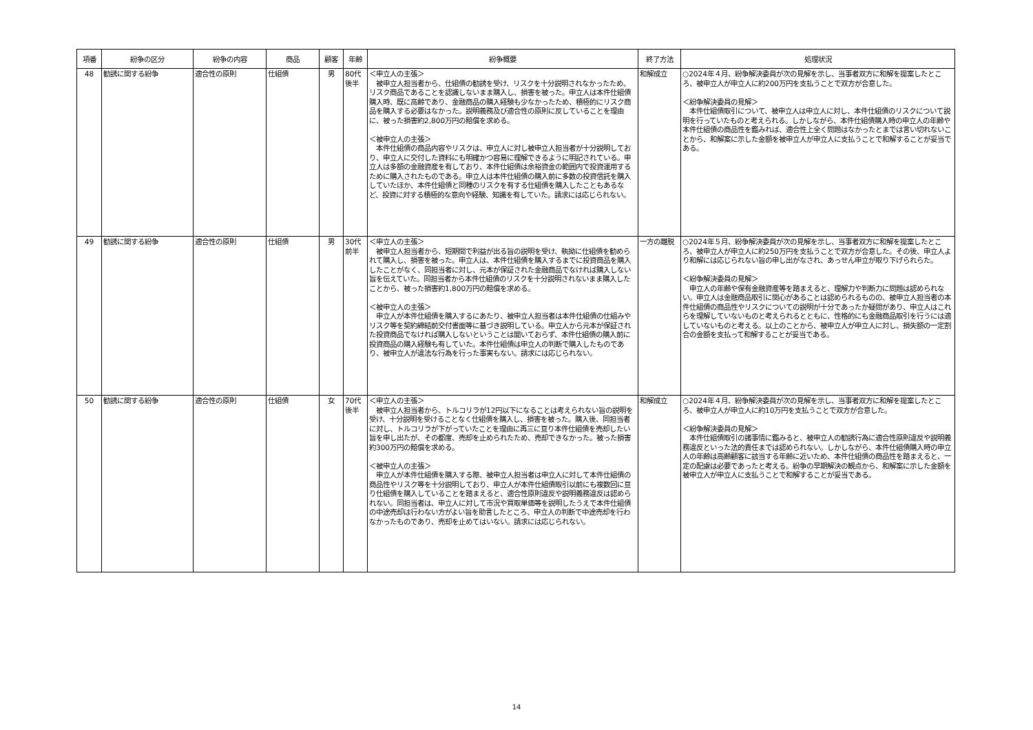| 項番 | 紛争の区分 | 紛争の内容 | 商品 | 顧客 | 年齢 | 紛争概要 | 終了方法 | 処理状況 |
| --- | --- | --- | --- | --- | --- | --- | --- | --- |
| 48 | 勧誘に関する紛争 | 適合性の原則 | 仕組債 | 男 | 80代後半 | ＜申立人の主張＞ 被申立人担当者から、仕組債の勧誘を受け、リスクを十分説明されなかったため、リスク商品であることを認識しないまま購入し、損害を被った。申立人は本件仕組債購入時、既に高齢であり、金融商品の購入経験も少なかったため、積極的にリスク商品を購入する必要はなかった。説明義務及び適合性の原則に反していることを理由に、被った損害約2,800万円の賠償を求める。 ＜被申立人の主張＞ 本件仕組債の商品内容やリスクは、申立人に対し被申立人担当者が十分説明しており、申立人に交付した資料にも明確かつ容易に理解できるように明記されている。申立人は多額の金融資産を有しており、本件仕組債は余裕資金の範囲内で投資運用するために購入されたものである。申立人は本件仕組債の購入前に多数の投資信託を購入していたほか、本件仕組債と同種のリスクを有する仕組債を購入したこともあるなど、投資に対する積極的な意向や経験、知識を有していた。請求には応じられない。 | 和解成立 | ○2024年４月、紛争解決委員が次の見解を示し、当事者双方に和解を提案したところ、被申立人が申立人に約200万円を支払うことで双方が合意した。 ＜紛争解決委員の見解＞ 本件仕組債取引について、被申立人は申立人に対し、本件仕組債のリスクについて説明を行っていたものと考えられる。しかしながら、本件仕組債購入時の申立人の年齢や本件仕組債の商品性を鑑みれば、適合性上全く問題はなかったとまでは言い切れないことから、和解案に示した金額を被申立人が申立人に支払うことで和解することが妥当である。 |
| 49 | 勧誘に関する紛争 | 適合性の原則 | 仕組債 | 男 | 30代前半 | ＜申立人の主張＞ 被申立人担当者から、短期間で利益が出る旨の説明を受け、執拗に仕組債を勧められて購入し、損害を被った。申立人は、本件仕組債を購入するまでに投資商品を購入したことがなく、同担当者に対し、元本が保証された金融商品でなければ購入しない旨を伝えていた。同担当者から本件仕組債のリスクを十分説明されないまま購入したことから、被った損害約1,800万円の賠償を求める。 ＜被申立人の主張＞ 申立人が本件仕組債を購入するにあたり、被申立人担当者は本件仕組債の仕組みやリスク等を契約締結前交付書面等に基づき説明している。申立人から元本が保証された投資商品でなければ購入しないということは聞いておらず、本件仕組債の購入前に投資商品の購入経験も有していた。本件仕組債は申立人の判断で購入したものであり、被申立人が違法な行為を行った事実もない。請求には応じられない。 | 一方の離脱 | ○2024年５月、紛争解決委員が次の見解を示し、当事者双方に和解を提案したところ、被申立人が申立人に約250万円を支払うことで双方が合意した。その後、申立人より和解には応じられない旨の申し出がなされ、あっせん申立が取り下げられらた。 ＜紛争解決委員の見解＞ 申立人の年齢や保有金融資産等を踏まえると、理解力や判断力に問題は認められない。申立人は金融商品取引に関心があることは認められるものの、被申立人担当者の本件仕組債の商品性やリスクについての説明が十分であったか疑問があり、申立人はこれらを理解していないものと考えられるとともに、性格的にも金融商品取引を行うには適していないものと考える。以上のことから、被申立人が申立人に対し、損失額の一定割合の金額を支払って和解することが妥当である。 |
| 50 | 勧誘に関する紛争 | 適合性の原則 | 仕組債 | 女 | 70代後半 | ＜申立人の主張＞ 被申立人担当者から、トルコリラが12円以下になることは考えられない旨の説明を受け、十分説明を受けることなく仕組債を購入し、損害を被った。購入後、同担当者に対し、トルコリラが下がっていたことを理由に再三に亘り本件仕組債を売却したい旨を申し出たが、その都度、売却を止められたため、売却できなかった。被った損害約300万円の賠償を求める。 ＜被申立人の主張＞ 申立人が本件仕組債を購入する際、被申立人担当者は申立人に対して本件仕組債の商品性やリスク等を十分説明しており、申立人が本件仕組債取引以前にも複数回に亘り仕組債を購入していることを踏まえると、適合性原則違反や説明義務違反は認められない。同担当者は、申立人に対して市況や買取単価等を説明したうえで本件仕組債の中途売却は行わない方がよい旨を助言したところ、申立人の判断で中途売却を行わなかったものであり、売却を止めてはいない。請求には応じられない。 | 和解成立 | ○2024年４月、紛争解決委員が次の見解を示し、当事者双方に和解を提案したところ、被申立人が申立人に約10万円を支払うことで双方が合意した。 ＜紛争解決委員の見解＞ 本件仕組債取引の諸事情に鑑みると、被申立人の勧誘行為に適合性原則違反や説明義務違反といった法的責任までは認められない。しかしながら、本件仕組債購入時の申立人の年齢は高齢顧客に該当する年齢に近いため、本件仕組債の商品性を踏まえると、一定の配慮は必要であったと考える。紛争の早期解決の観点から、和解案に示した金額を被申立人が申立人に支払うことで和解することが妥当である。 |
14